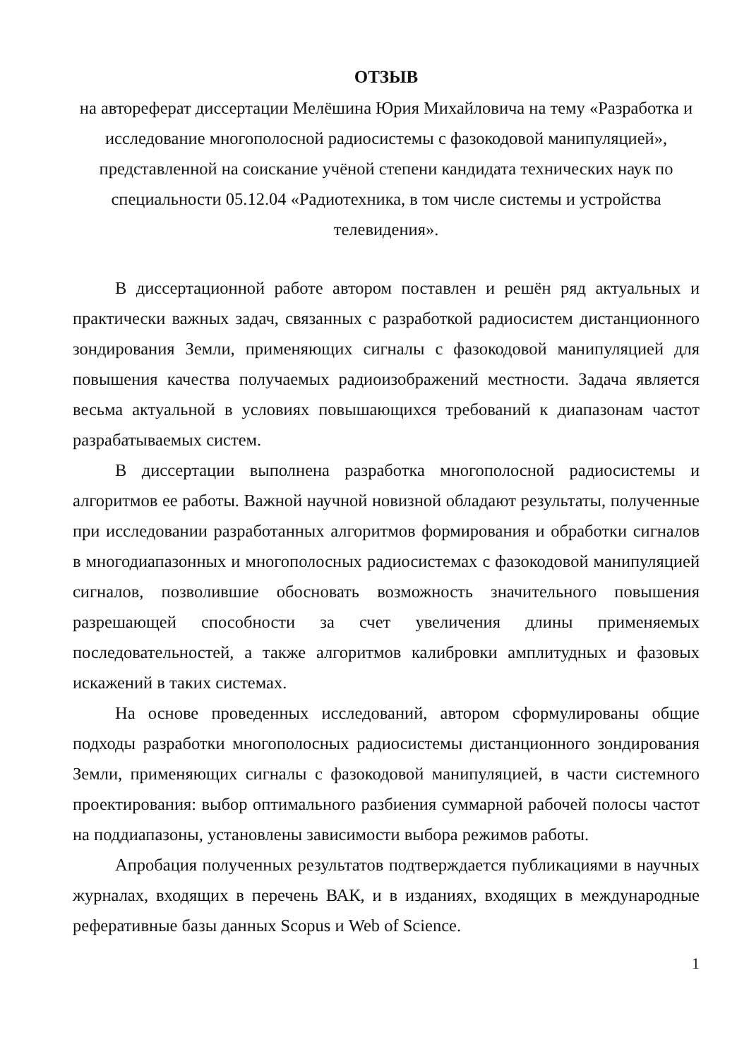ОТЗЫВ
на автореферат диссертации Мелёшина Юрия Михайловича на тему «Разработка и исследование многополосной радиосистемы с фазокодовой манипуляцией», представленной на соискание учёной степени кандидата технических наук по специальности 05.12.04 «Радиотехника, в том числе системы и устройства телевидения».
В диссертационной работе автором поставлен и решён ряд актуальных и практически важных задач, связанных с разработкой радиосистем дистанционного зондирования Земли, применяющих сигналы с фазокодовой манипуляцией для повышения качества получаемых радиоизображений местности. Задача является весьма актуальной в условиях повышающихся требований к диапазонам частот разрабатываемых систем.
В диссертации выполнена разработка многополосной радиосистемы и алгоритмов ее работы. Важной научной новизной обладают результаты, полученные при исследовании разработанных алгоритмов формирования и обработки сигналов в многодиапазонных и многополосных радиосистемах с фазокодовой манипуляцией сигналов, позволившие обосновать возможность значительного повышения разрешающей способности за счет увеличения длины применяемых последовательностей, а также алгоритмов калибровки амплитудных и фазовых искажений в таких системах.
На основе проведенных исследований, автором сформулированы общие подходы разработки многополосных радиосистемы дистанционного зондирования Земли, применяющих сигналы с фазокодовой манипуляцией, в части системного проектирования: выбор оптимального разбиения суммарной рабочей полосы частот на поддиапазоны, установлены зависимости выбора режимов работы.
Апробация полученных результатов подтверждается публикациями в научных журналах, входящих в перечень ВАК, и в изданиях, входящих в международные реферативные базы данных Scopus и Web of Science.
1